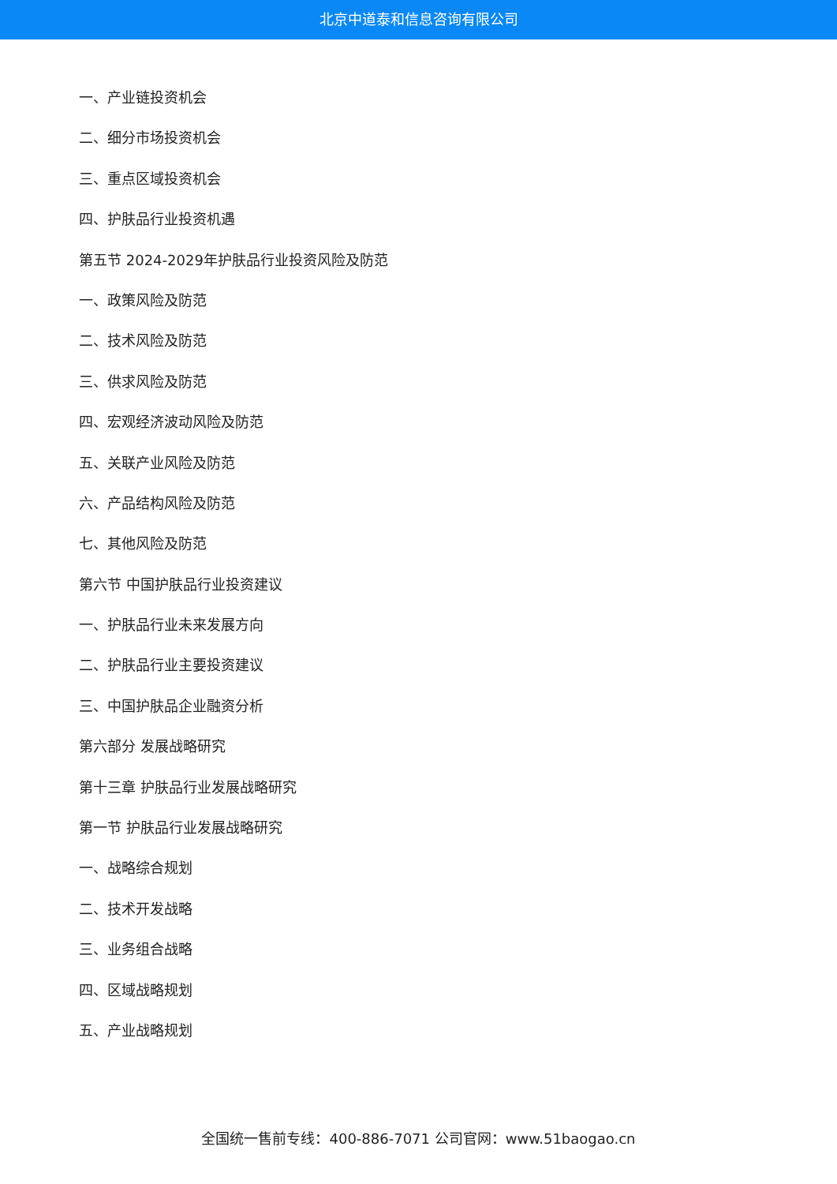北京中道泰和信息咨询有限公司
一、产业链投资机会
二、细分市场投资机会
三、重点区域投资机会
四、护肤品行业投资机遇
第五节 2024-2029年护肤品行业投资风险及防范
一、政策风险及防范
二、技术风险及防范
三、供求风险及防范
四、宏观经济波动风险及防范
五、关联产业风险及防范
六、产品结构风险及防范
七、其他风险及防范
第六节 中国护肤品行业投资建议
一、护肤品行业未来发展方向
二、护肤品行业主要投资建议
三、中国护肤品企业融资分析
第六部分 发展战略研究
第十三章 护肤品行业发展战略研究
第一节 护肤品行业发展战略研究
一、战略综合规划
二、技术开发战略
三、业务组合战略
四、区域战略规划
五、产业战略规划
全国统一售前专线：400-886-7071 公司官网：www.51baogao.cn